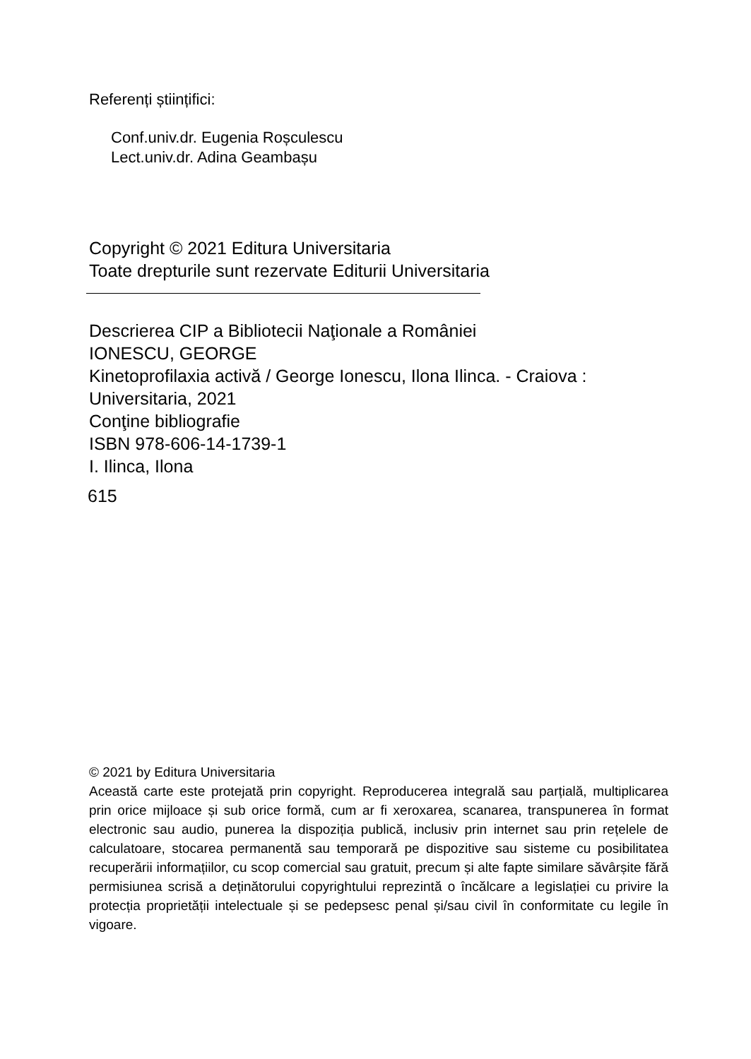Referenți științifici:
Conf.univ.dr. Eugenia Roșculescu
Lect.univ.dr. Adina Geambașu
Copyright © 2021 Editura Universitaria
Toate drepturile sunt rezervate Editurii Universitaria
Descrierea CIP a Bibliotecii Naţionale a României
IONESCU, GEORGE
Kinetoprofilaxia activă / George Ionescu, Ilona Ilinca. - Craiova : Universitaria, 2021
Conţine bibliografie
ISBN 978-606-14-1739-1
I. Ilinca, Ilona
615
© 2021 by Editura Universitaria
Această carte este protejată prin copyright. Reproducerea integrală sau parțială, multiplicarea prin orice mijloace și sub orice formă, cum ar fi xeroxarea, scanarea, transpunerea în format electronic sau audio, punerea la dispoziția publică, inclusiv prin internet sau prin rețelele de calculatoare, stocarea permanentă sau temporară pe dispozitive sau sisteme cu posibilitatea recuperării informațiilor, cu scop comercial sau gratuit, precum și alte fapte similare săvârșite fără permisiunea scrisă a deținătorului copyrightului reprezintă o încălcare a legislației cu privire la protecția proprietății intelectuale și se pedepsesc penal și/sau civil în conformitate cu legile în vigoare.